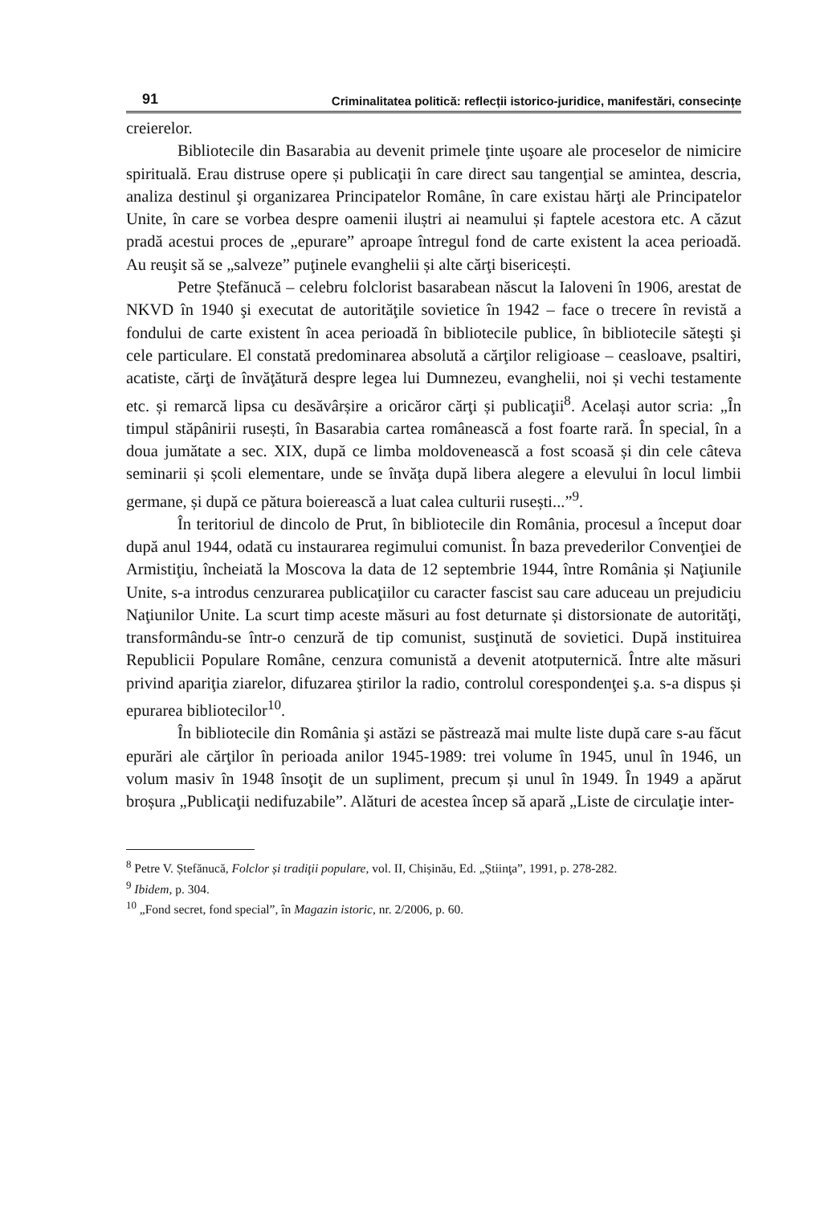91 Criminalitatea politică: reflecții istorico-juridice, manifestări, consecințe
creierelor.
Bibliotecile din Basarabia au devenit primele ţinte uşoare ale proceselor de nimicire spirituală. Erau distruse opere și publicaţii în care direct sau tangenţial se amintea, descria, analiza destinul şi organizarea Principatelor Române, în care existau hărţi ale Principatelor Unite, în care se vorbea despre oamenii iluștri ai neamului și faptele acestora etc. A căzut pradă acestui proces de „epurare” aproape întregul fond de carte existent la acea perioadă. Au reuşit să se „salveze” puţinele evanghelii și alte cărţi bisericești.
Petre Ștefănucă – celebru folclorist basarabean născut la Ialoveni în 1906, arestat de NKVD în 1940 şi executat de autorităţile sovietice în 1942 – face o trecere în revistă a fondului de carte existent în acea perioadă în bibliotecile publice, în bibliotecile săteşti şi cele particulare. El constată predominarea absolută a cărţilor religioase – ceasloave, psaltiri, acatiste, cărţi de învăţătură despre legea lui Dumnezeu, evanghelii, noi și vechi testamente etc. și remarcă lipsa cu desăvârșire a oricăror cărţi și publicaţii<sup>8</sup>. Același autor scria: „În timpul stăpânirii rusești, în Basarabia cartea românească a fost foarte rară. În special, în a doua jumătate a sec. XIX, după ce limba moldovenească a fost scoasă și din cele câteva seminarii și școli elementare, unde se învăţa după libera alegere a elevului în locul limbii germane, și după ce pătura boierească a luat calea culturii rusești...”<sup>9</sup>.
În teritoriul de dincolo de Prut, în bibliotecile din România, procesul a început doar după anul 1944, odată cu instaurarea regimului comunist. În baza prevederilor Convenţiei de Armistiţiu, încheiată la Moscova la data de 12 septembrie 1944, între România și Naţiunile Unite, s-a introdus cenzurarea publicaţiilor cu caracter fascist sau care aduceau un prejudiciu Naţiunilor Unite. La scurt timp aceste măsuri au fost deturnate și distorsionate de autorităţi, transformându-se într-o cenzură de tip comunist, susţinută de sovietici. După instituirea Republicii Populare Române, cenzura comunistă a devenit atotputernică. Între alte măsuri privind apariţia ziarelor, difuzarea ştirilor la radio, controlul corespondenţei ş.a. s-a dispus și epurarea bibliotecilor<sup>10</sup>.
În bibliotecile din România şi astăzi se păstrează mai multe liste după care s-au făcut epurări ale cărţilor în perioada anilor 1945-1989: trei volume în 1945, unul în 1946, un volum masiv în 1948 însoţit de un supliment, precum și unul în 1949. În 1949 a apărut broșura „Publicaţii nedifuzabile”. Alături de acestea încep să apară „Liste de circulaţie inter-
<sup>8</sup> Petre V. Ștefănucă, Folclor și tradiţii populare, vol. II, Chișinău, Ed. „Știinţa”, 1991, p. 278-282.
<sup>9</sup> Ibidem, p. 304.
<sup>10</sup> „Fond secret, fond special”, în Magazin istoric, nr. 2/2006, p. 60.